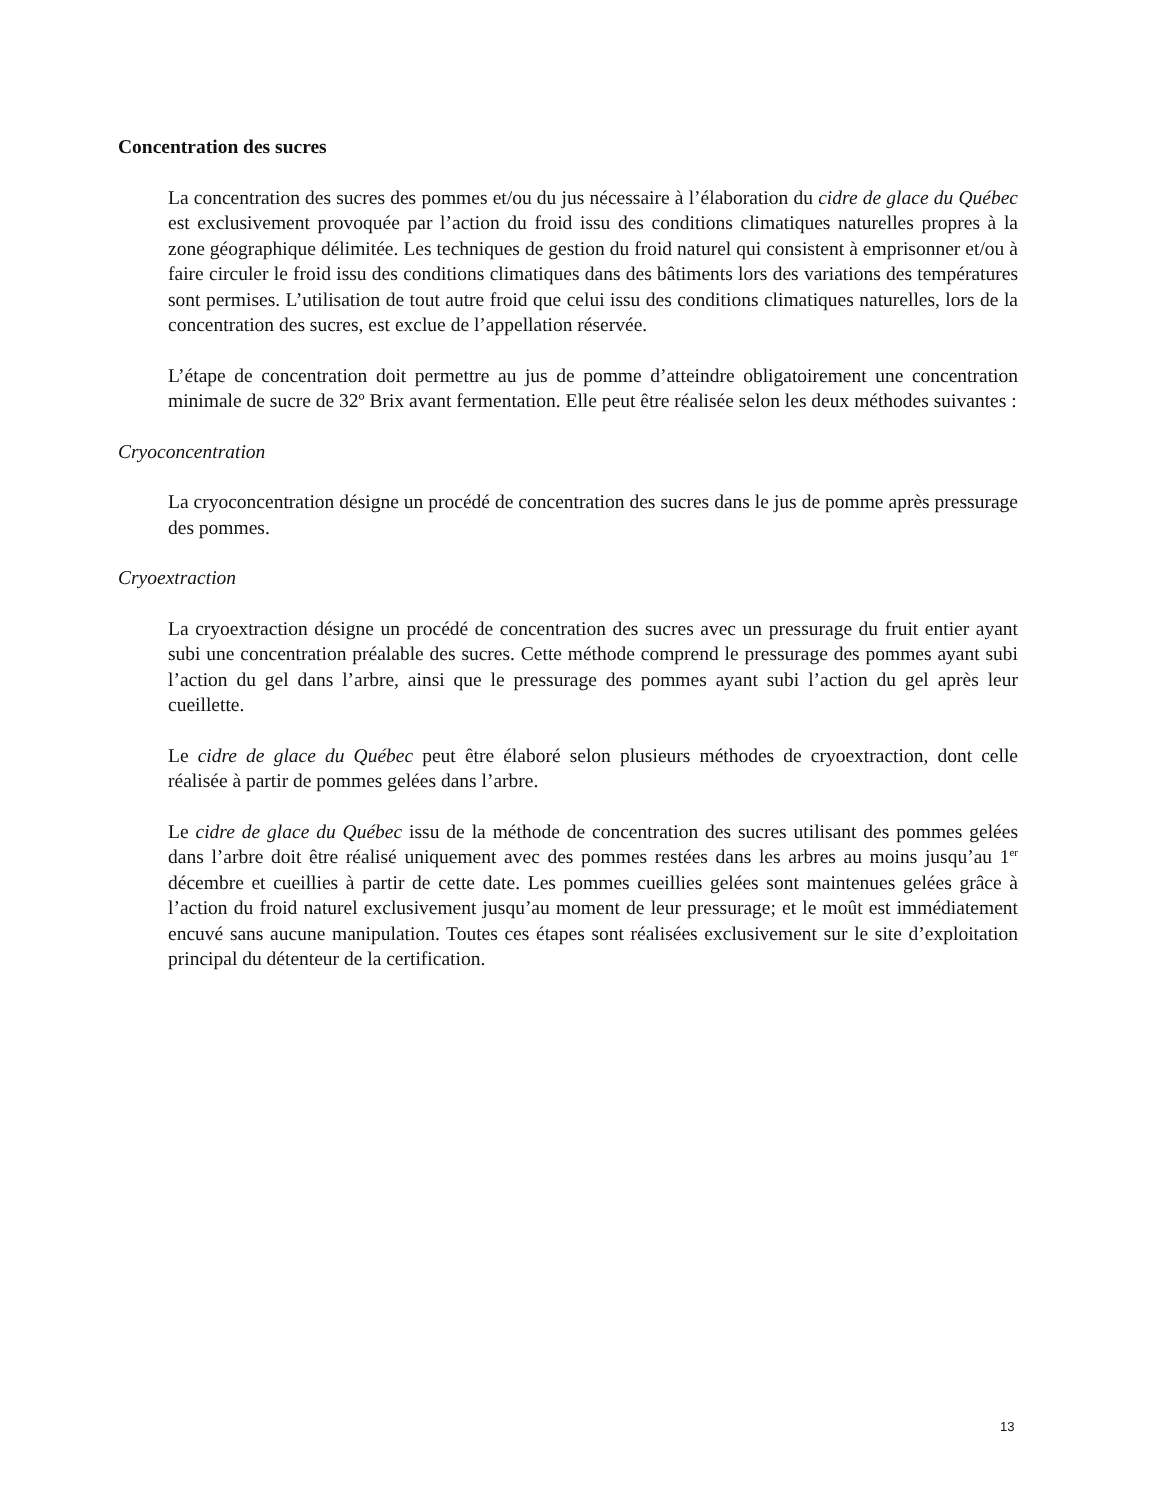Concentration des sucres
La concentration des sucres des pommes et/ou du jus nécessaire à l’élaboration du cidre de glace du Québec est exclusivement provoquée par l’action du froid issu des conditions climatiques naturelles propres à la zone géographique délimitée. Les techniques de gestion du froid naturel qui consistent à emprisonner et/ou à faire circuler le froid issu des conditions climatiques dans des bâtiments lors des variations des températures sont permises. L’utilisation de tout autre froid que celui issu des conditions climatiques naturelles, lors de la concentration des sucres, est exclue de l’appellation réservée.
L’étape de concentration doit permettre au jus de pomme d’atteindre obligatoirement une concentration minimale de sucre de 32º Brix avant fermentation. Elle peut être réalisée selon les deux méthodes suivantes :
Cryoconcentration
La cryoconcentration désigne un procédé de concentration des sucres dans le jus de pomme après pressurage des pommes.
Cryoextraction
La cryoextraction désigne un procédé de concentration des sucres avec un pressurage du fruit entier ayant subi une concentration préalable des sucres. Cette méthode comprend le pressurage des pommes ayant subi l’action du gel dans l’arbre, ainsi que le pressurage des pommes ayant subi l’action du gel après leur cueillette.
Le cidre de glace du Québec peut être élaboré selon plusieurs méthodes de cryoextraction, dont celle réalisée à partir de pommes gelées dans l’arbre.
Le cidre de glace du Québec issu de la méthode de concentration des sucres utilisant des pommes gelées dans l’arbre doit être réalisé uniquement avec des pommes restées dans les arbres au moins jusqu’au 1<sup>er</sup> décembre et cueillies à partir de cette date. Les pommes cueillies gelées sont maintenues gelées grâce à l’action du froid naturel exclusivement jusqu’au moment de leur pressurage; et le moût est immédiatement encuvé sans aucune manipulation. Toutes ces étapes sont réalisées exclusivement sur le site d’exploitation principal du détenteur de la certification.
13